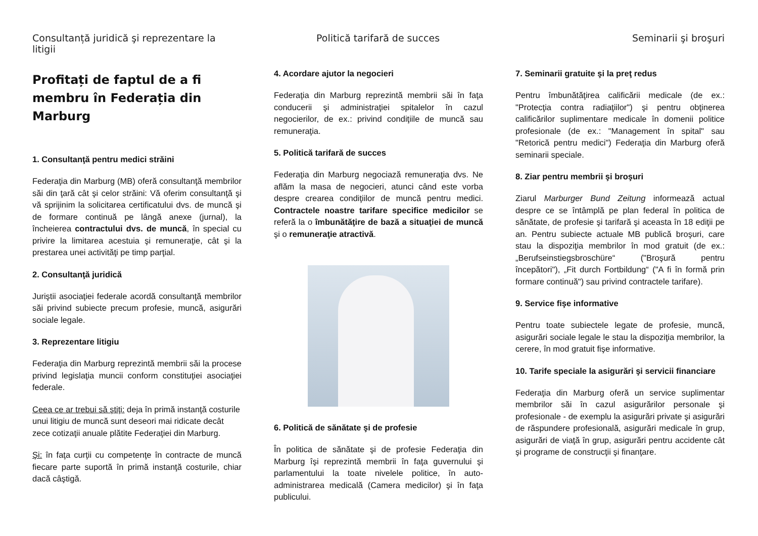Consultanță juridică şi reprezentare la litigii
Profitați de faptul de a fi membru în Federația din Marburg
1. Consultanţă pentru medici străini
Federaţia din Marburg (MB) oferă consultanţă membrilor săi din ţară cât şi celor străini: Vă oferim consultanţă şi vă sprijinim la solicitarea certificatului dvs. de muncă şi de formare continuă pe lângă anexe (jurnal), la încheierea contractului dvs. de muncă, în special cu privire la limitarea acestuia şi remuneraţie, cât şi la prestarea unei activităţi pe timp parţial.
2. Consultanţă juridică
Juriştii asociaţiei federale acordă consultanţă membrilor săi privind subiecte precum profesie, muncă, asigurări sociale legale.
3. Reprezentare litigiu
Federaţia din Marburg reprezintă membrii săi la procese privind legislaţia muncii conform constituţiei asociaţiei federale.
Ceea ce ar trebui să ştiţi: deja în primă instanţă costurile unui litigiu de muncă sunt deseori mai ridicate decât zece cotizaţii anuale plătite Federaţiei din Marburg.
Şi: în faţa curţii cu competenţe în contracte de muncă fiecare parte suportă în primă instanţă costurile, chiar dacă câştigă.
Politică tarifară de succes
4. Acordare ajutor la negocieri
Federaţia din Marburg reprezintă membrii săi în faţa conducerii şi administraţiei spitalelor în cazul negocierilor, de ex.: privind condiţiile de muncă sau remuneraţia.
5. Politică tarifară de succes
Federaţia din Marburg negociază remuneraţia dvs. Ne aflăm la masa de negocieri, atunci când este vorba despre crearea condiţiilor de muncă pentru medici. Contractele noastre tarifare specifice medicilor se referă la o îmbunătăţire de bază a situaţiei de muncă şi o remuneraţie atractivă.
6. Politică de sănătate şi de profesie
În politica de sănătate şi de profesie Federaţia din Marburg îşi reprezintă membrii în faţa guvernului şi parlamentului la toate nivelele politice, în auto-administrarea medicală (Camera medicilor) şi în faţa publicului.
Seminarii şi broşuri
7. Seminarii gratuite şi la preţ redus
Pentru îmbunătăţirea calificării medicale (de ex.: "Protecţia contra radiaţiilor") şi pentru obţinerea calificărilor suplimentare medicale în domenii politice profesionale (de ex.: "Management în spital" sau "Retorică pentru medici") Federaţia din Marburg oferă seminarii speciale.
8. Ziar pentru membrii şi broşuri
Ziarul Marburger Bund Zeitung informează actual despre ce se întâmplă pe plan federal în politica de sănătate, de profesie şi tarifară şi aceasta în 18 ediţii pe an. Pentru subiecte actuale MB publică broşuri, care stau la dispoziţia membrilor în mod gratuit (de ex.: „Berufseinstiegsbroschüre“ ("Broşură pentru începători"), „Fit durch Fortbildung“ ("A fi în formă prin formare continuă") sau privind contractele tarifare).
9. Service fişe informative
Pentru toate subiectele legate de profesie, muncă, asigurări sociale legale le stau la dispoziţia membrilor, la cerere, în mod gratuit fişe informative.
10. Tarife speciale la asigurări şi servicii financiare
Federaţia din Marburg oferă un service suplimentar membrilor săi în cazul asigurărilor personale şi profesionale - de exemplu la asigurări private şi asigurări de răspundere profesională, asigurări medicale în grup, asigurări de viaţă în grup, asigurări pentru accidente cât şi programe de construcţii şi finanţare.